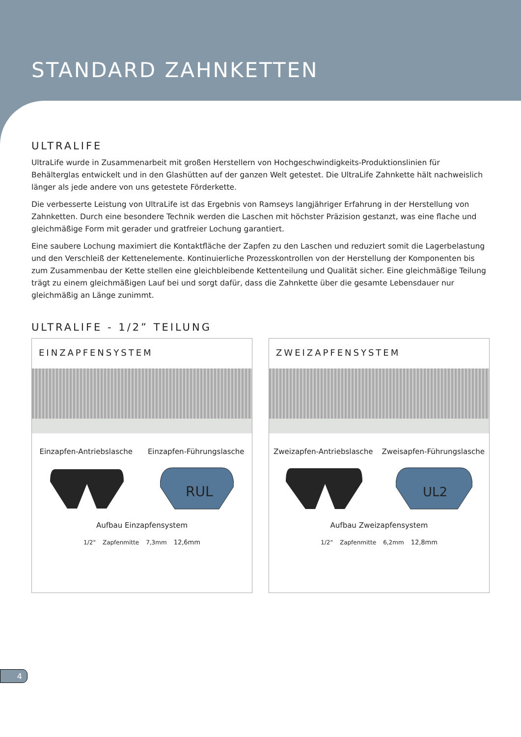STANDARD ZAHNKETTEN
ULTRALIFE
UltraLife wurde in Zusammenarbeit mit großen Herstellern von Hochgeschwindigkeits-Produktionslinien für Behälterglas entwickelt und in den Glashütten auf der ganzen Welt getestet. Die UltraLife Zahnkette hält nachweislich länger als jede andere von uns getestete Förderkette.
Die verbesserte Leistung von UltraLife ist das Ergebnis von Ramseys langjähriger Erfahrung in der Herstellung von Zahnketten. Durch eine besondere Technik werden die Laschen mit höchster Präzision gestanzt, was eine flache und gleichmäßige Form mit gerader und gratfreier Lochung garantiert.
Eine saubere Lochung maximiert die Kontaktfläche der Zapfen zu den Laschen und reduziert somit die Lagerbelastung und den Verschleiß der Kettenelemente. Kontinuierliche Prozesskontrollen von der Herstellung der Komponenten bis zum Zusammenbau der Kette stellen eine gleichbleibende Kettenteilung und Qualität sicher. Eine gleichmäßige Teilung trägt zu einem gleichmäßigen Lauf bei und sorgt dafür, dass die Zahnkette über die gesamte Lebensdauer nur gleichmäßig an Länge zunimmt.
ULTRALIFE - 1/2” TEILUNG
EINZAPFENSYSTEM
Einzapfen-Antriebslasche Einzapfen-Führungslasche
RUL
Aufbau Einzapfensystem
1/2" Zapfenmitte 7,3mm 12,6mm
ZWEIZAPFENSYSTEM
Zweizapfen-Antriebslasche Zweisapfen-Führungslasche
UL2
Aufbau Zweizapfensystem
1/2" Zapfenmitte 6,2mm 12,8mm
4